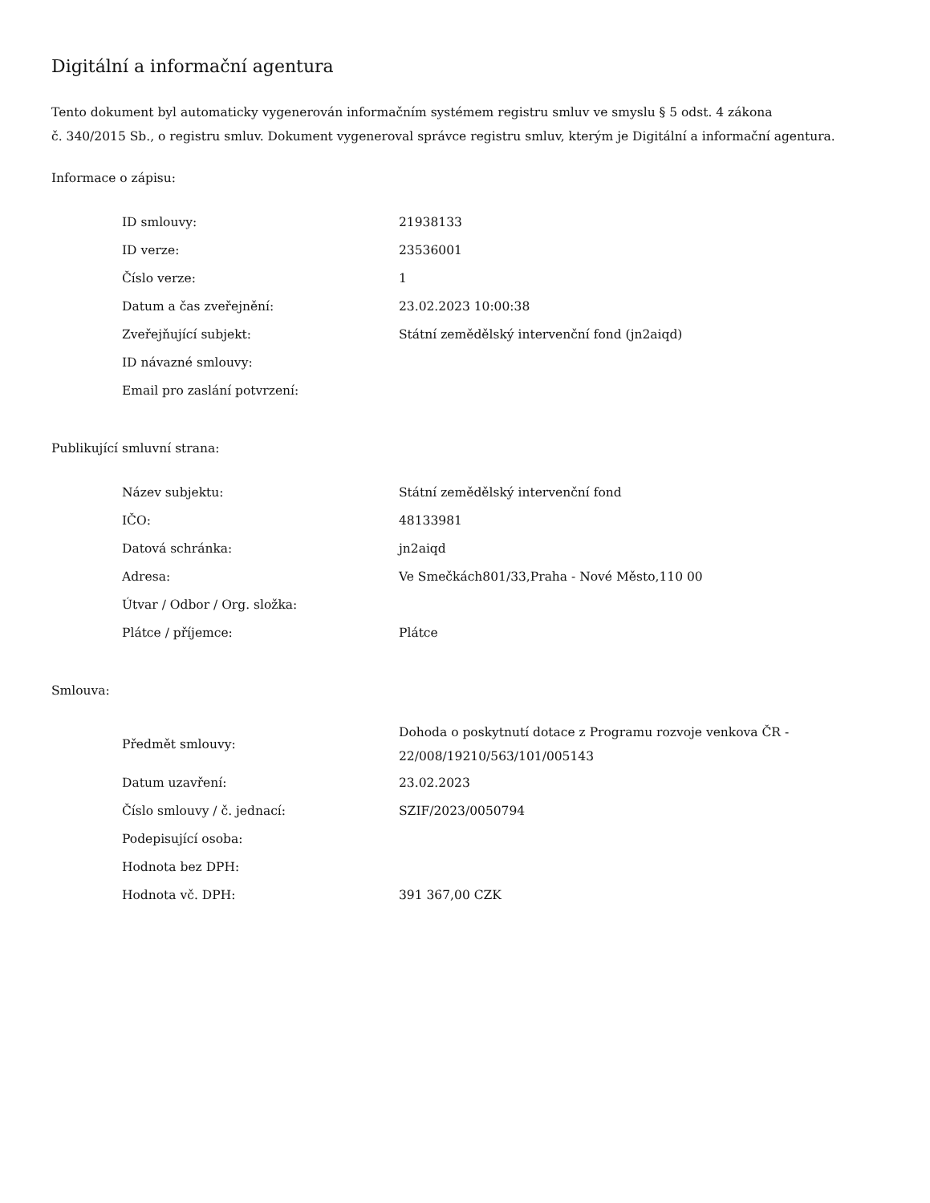Digitální a informační agentura
Tento dokument byl automaticky vygenerován informačním systémem registru smluv ve smyslu § 5 odst. 4 zákona
č. 340/2015 Sb., o registru smluv. Dokument vygeneroval správce registru smluv, kterým je Digitální a informační agentura.
Informace o zápisu:
| ID smlouvy: | 21938133 |
| ID verze: | 23536001 |
| Číslo verze: | 1 |
| Datum a čas zveřejnění: | 23.02.2023 10:00:38 |
| Zveřejňující subjekt: | Státní zemědělský intervenční fond (jn2aiqd) |
| ID návazné smlouvy: | |
| Email pro zaslání potvrzení: | |
Publikující smluvní strana:
| Název subjektu: | Státní zemědělský intervenční fond |
| IČO: | 48133981 |
| Datová schránka: | jn2aiqd |
| Adresa: | Ve Smečkách801/33,Praha - Nové Město,110 00 |
| Útvar / Odbor / Org. složka: | |
| Plátce / příjemce: | Plátce |
Smlouva:
| Předmět smlouvy: | Dohoda o poskytnutí dotace z Programu rozvoje venkova ČR - 22/008/19210/563/101/005143 |
| Datum uzavření: | 23.02.2023 |
| Číslo smlouvy / č. jednací: | SZIF/2023/0050794 |
| Podepisující osoba: | |
| Hodnota bez DPH: | |
| Hodnota vč. DPH: | 391 367,00 CZK |